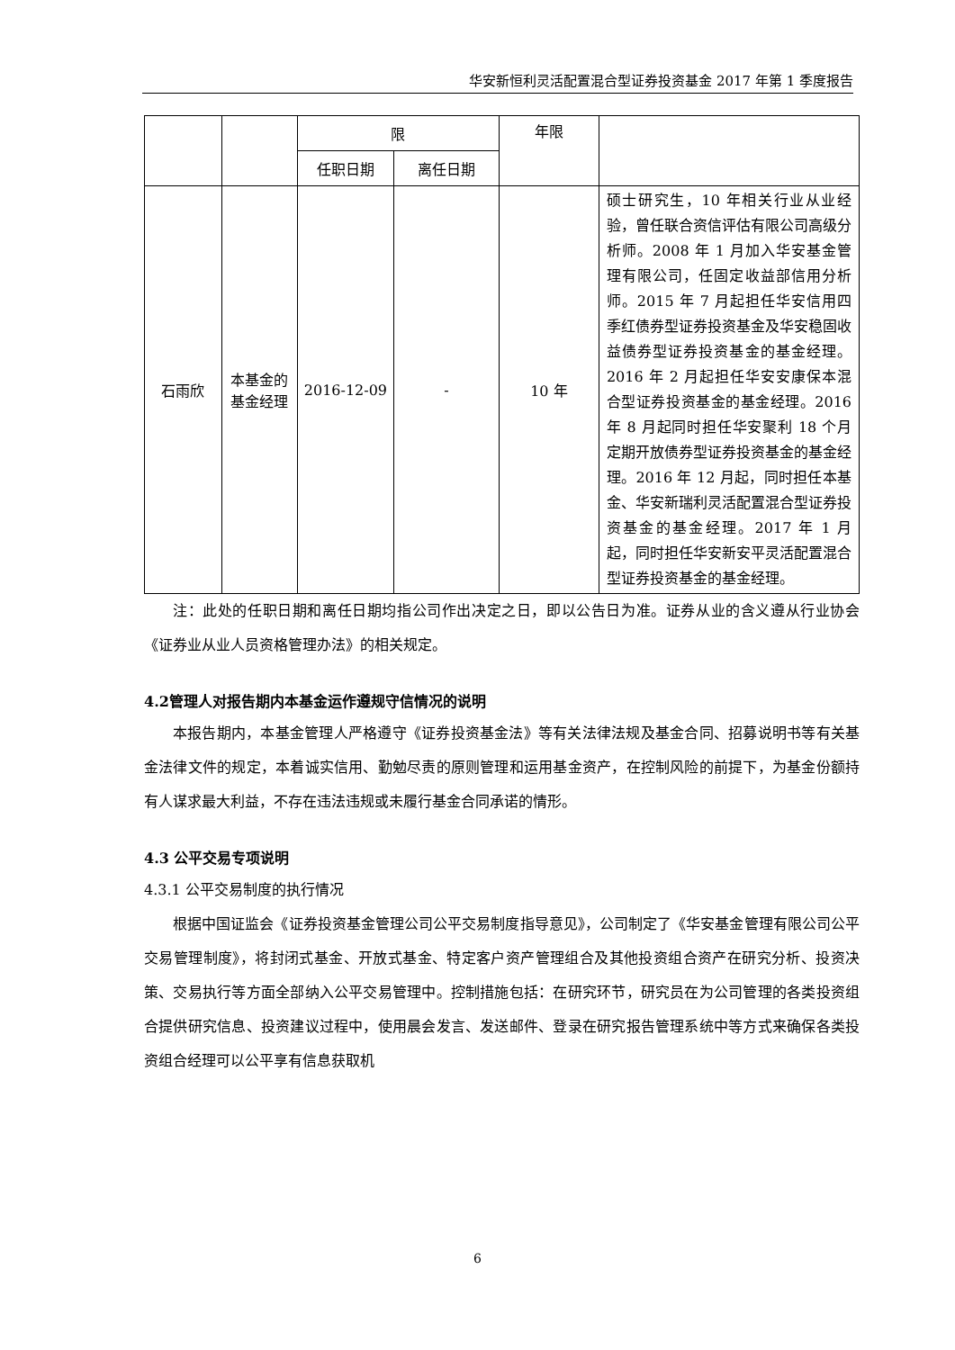华安新恒利灵活配置混合型证券投资基金 2017 年第 1 季度报告
| | | 限 | | 年限 | |
| | | 任职日期 | 离任日期 | | |
| 石雨欣 | 本基金的基金经理 | 2016-12-09 | - | 10 年 | 硕士研究生，10 年相关行业从业经验，曾任联合资信评估有限公司高级分析师。2008 年 1 月加入华安基金管理有限公司，任固定收益部信用分析师。2015 年 7 月起担任华安信用四季红债券型证券投资基金及华安稳固收益债券型证券投资基金的基金经理。2016 年 2 月起担任华安安康保本混合型证券投资基金的基金经理。2016 年 8 月起同时担任华安聚利 18 个月定期开放债券型证券投资基金的基金经理。2016 年 12 月起，同时担任本基金、华安新瑞利灵活配置混合型证券投资基金的基金经理。2017 年 1 月起，同时担任华安新安平灵活配置混合型证券投资基金的基金经理。 |
注：此处的任职日期和离任日期均指公司作出决定之日，即以公告日为准。证券从业的含义遵从行业协会《证券业从业人员资格管理办法》的相关规定。
4.2管理人对报告期内本基金运作遵规守信情况的说明
本报告期内，本基金管理人严格遵守《证券投资基金法》等有关法律法规及基金合同、招募说明书等有关基金法律文件的规定，本着诚实信用、勤勉尽责的原则管理和运用基金资产，在控制风险的前提下，为基金份额持有人谋求最大利益，不存在违法违规或未履行基金合同承诺的情形。
4.3 公平交易专项说明
4.3.1 公平交易制度的执行情况
根据中国证监会《证券投资基金管理公司公平交易制度指导意见》，公司制定了《华安基金管理有限公司公平交易管理制度》，将封闭式基金、开放式基金、特定客户资产管理组合及其他投资组合资产在研究分析、投资决策、交易执行等方面全部纳入公平交易管理中。控制措施包括：在研究环节，研究员在为公司管理的各类投资组合提供研究信息、投资建议过程中，使用晨会发言、发送邮件、登录在研究报告管理系统中等方式来确保各类投资组合经理可以公平享有信息获取机
6